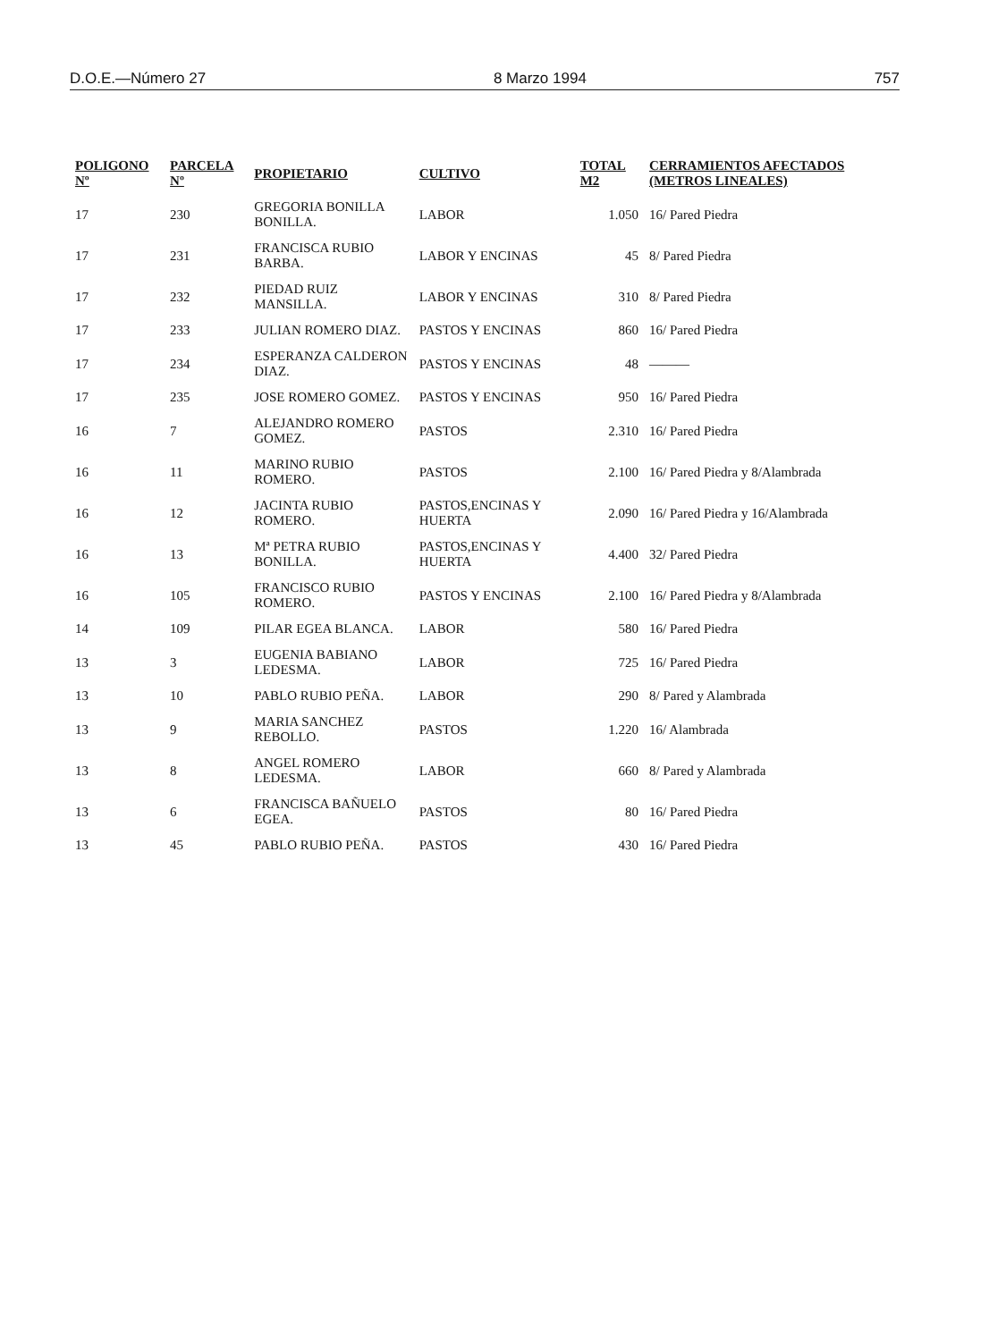D.O.E.—Número 27 8 Marzo 1994 757
| POLIGONO Nº | PARCELA Nº | PROPIETARIO | CULTIVO | TOTAL M2 | CERRAMIENTOS AFECTADOS (METROS LINEALES) |
| --- | --- | --- | --- | --- | --- |
| 17 | 230 | GREGORIA BONILLA BONILLA. | LABOR | 1.050 | 16/ Pared Piedra |
| 17 | 231 | FRANCISCA RUBIO BARBA. | LABOR Y ENCINAS | 45 | 8/ Pared Piedra |
| 17 | 232 | PIEDAD RUIZ MANSILLA. | LABOR Y ENCINAS | 310 | 8/ Pared Piedra |
| 17 | 233 | JULIAN ROMERO DIAZ. | PASTOS Y ENCINAS | 860 | 16/ Pared Piedra |
| 17 | 234 | ESPERANZA CALDERON DIAZ. | PASTOS Y ENCINAS | 48 | ——— |
| 17 | 235 | JOSE ROMERO GOMEZ. | PASTOS Y ENCINAS | 950 | 16/ Pared Piedra |
| 16 | 7 | ALEJANDRO ROMERO GOMEZ. | PASTOS | 2.310 | 16/ Pared Piedra |
| 16 | 11 | MARINO RUBIO ROMERO. | PASTOS | 2.100 | 16/ Pared Piedra y 8/Alambrada |
| 16 | 12 | JACINTA RUBIO ROMERO. | PASTOS,ENCINAS Y HUERTA | 2.090 | 16/ Pared Piedra y 16/Alambrada |
| 16 | 13 | Mª PETRA RUBIO BONILLA. | PASTOS,ENCINAS Y HUERTA | 4.400 | 32/ Pared Piedra |
| 16 | 105 | FRANCISCO RUBIO ROMERO. | PASTOS Y ENCINAS | 2.100 | 16/ Pared Piedra y 8/Alambrada |
| 14 | 109 | PILAR EGEA BLANCA. | LABOR | 580 | 16/ Pared Piedra |
| 13 | 3 | EUGENIA BABIANO LEDESMA. | LABOR | 725 | 16/ Pared Piedra |
| 13 | 10 | PABLO RUBIO PEÑA. | LABOR | 290 | 8/ Pared y Alambrada |
| 13 | 9 | MARIA SANCHEZ REBOLLO. | PASTOS | 1.220 | 16/ Alambrada |
| 13 | 8 | ANGEL ROMERO LEDESMA. | LABOR | 660 | 8/ Pared y Alambrada |
| 13 | 6 | FRANCISCA BAÑUELO EGEA. | PASTOS | 80 | 16/ Pared Piedra |
| 13 | 45 | PABLO RUBIO PEÑA. | PASTOS | 430 | 16/ Pared Piedra |